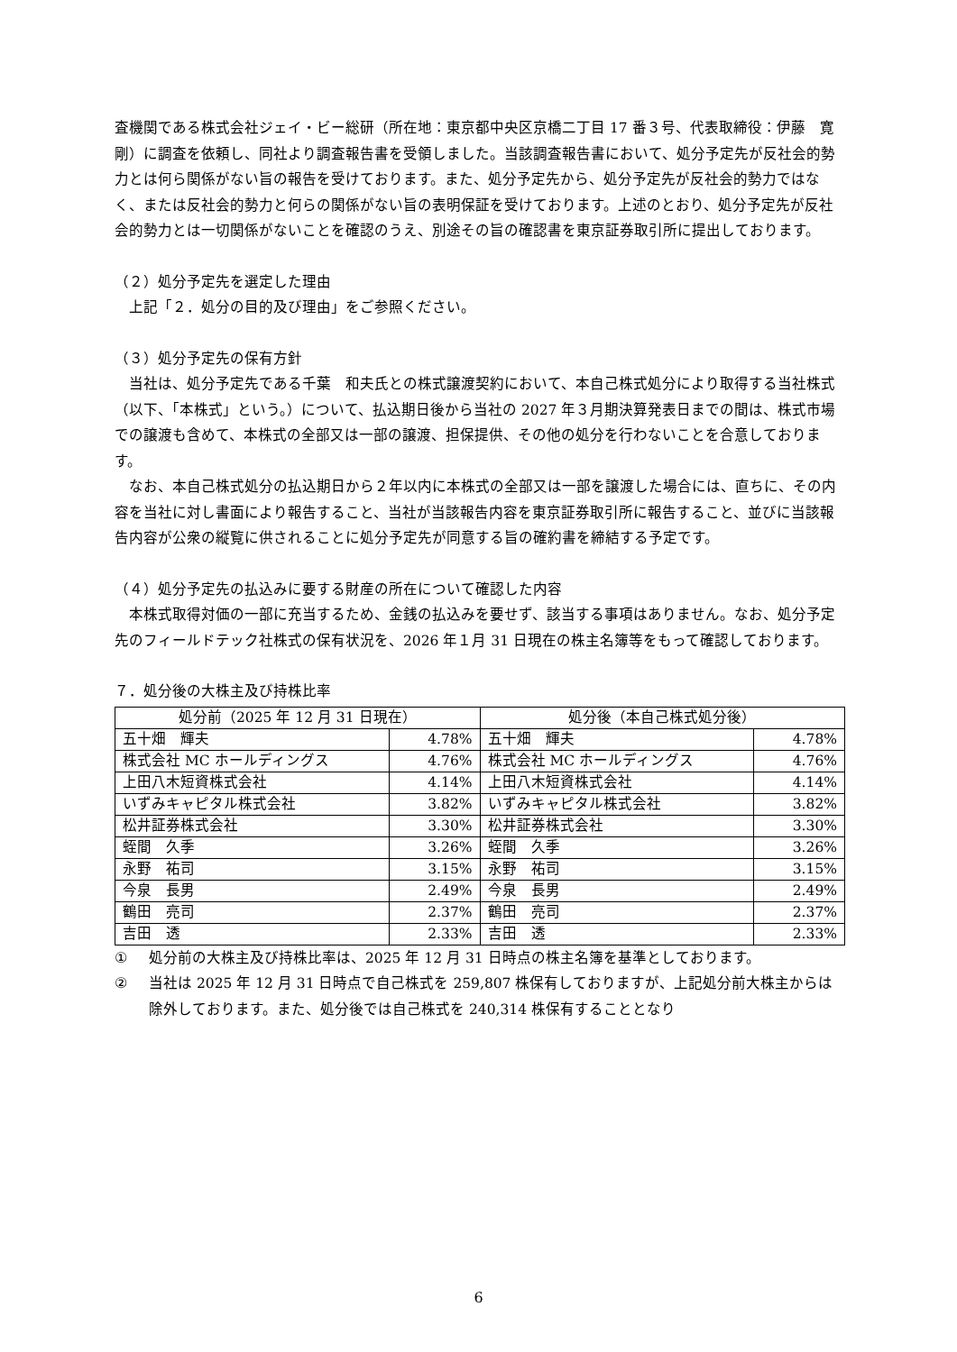査機関である株式会社ジェイ・ビー総研（所在地：東京都中央区京橋二丁目 17 番３号、代表取締役：伊藤　寛剛）に調査を依頼し、同社より調査報告書を受領しました。当該調査報告書において、処分予定先が反社会的勢力とは何ら関係がない旨の報告を受けております。また、処分予定先から、処分予定先が反社会的勢力ではなく、または反社会的勢力と何らの関係がない旨の表明保証を受けております。上述のとおり、処分予定先が反社会的勢力とは一切関係がないことを確認のうえ、別途その旨の確認書を東京証券取引所に提出しております。
（２）処分予定先を選定した理由
上記「２．処分の目的及び理由」をご参照ください。
（３）処分予定先の保有方針
当社は、処分予定先である千葉　和夫氏との株式譲渡契約において、本自己株式処分により取得する当社株式（以下、「本株式」という。）について、払込期日後から当社の 2027 年３月期決算発表日までの間は、株式市場での譲渡も含めて、本株式の全部又は一部の譲渡、担保提供、その他の処分を行わないことを合意しております。
なお、本自己株式処分の払込期日から２年以内に本株式の全部又は一部を譲渡した場合には、直ちに、その内容を当社に対し書面により報告すること、当社が当該報告内容を東京証券取引所に報告すること、並びに当該報告内容が公衆の縦覧に供されることに処分予定先が同意する旨の確約書を締結する予定です。
（４）処分予定先の払込みに要する財産の所在について確認した内容
本株式取得対価の一部に充当するため、金銭の払込みを要せず、該当する事項はありません。なお、処分予定先のフィールドテック社株式の保有状況を、2026 年１月 31 日現在の株主名簿等をもって確認しております。
７．処分後の大株主及び持株比率
| 処分前（2025 年 12 月 31 日現在） | | 処分後（本自己株式処分後） | |
| --- | --- | --- | --- |
| 五十畑 輝夫 | 4.78% | 五十畑 輝夫 | 4.78% |
| 株式会社 MC ホールディングス | 4.76% | 株式会社 MC ホールディングス | 4.76% |
| 上田八木短資株式会社 | 4.14% | 上田八木短資株式会社 | 4.14% |
| いずみキャピタル株式会社 | 3.82% | いずみキャピタル株式会社 | 3.82% |
| 松井証券株式会社 | 3.30% | 松井証券株式会社 | 3.30% |
| 蛭間 久季 | 3.26% | 蛭間 久季 | 3.26% |
| 永野 祐司 | 3.15% | 永野 祐司 | 3.15% |
| 今泉 長男 | 2.49% | 今泉 長男 | 2.49% |
| 鶴田 亮司 | 2.37% | 鶴田 亮司 | 2.37% |
| 吉田 透 | 2.33% | 吉田 透 | 2.33% |
① 処分前の大株主及び持株比率は、2025 年 12 月 31 日時点の株主名簿を基準としております。
② 当社は 2025 年 12 月 31 日時点で自己株式を 259,807 株保有しておりますが、上記処分前大株主からは除外しております。また、処分後では自己株式を 240,314 株保有することとなり
6